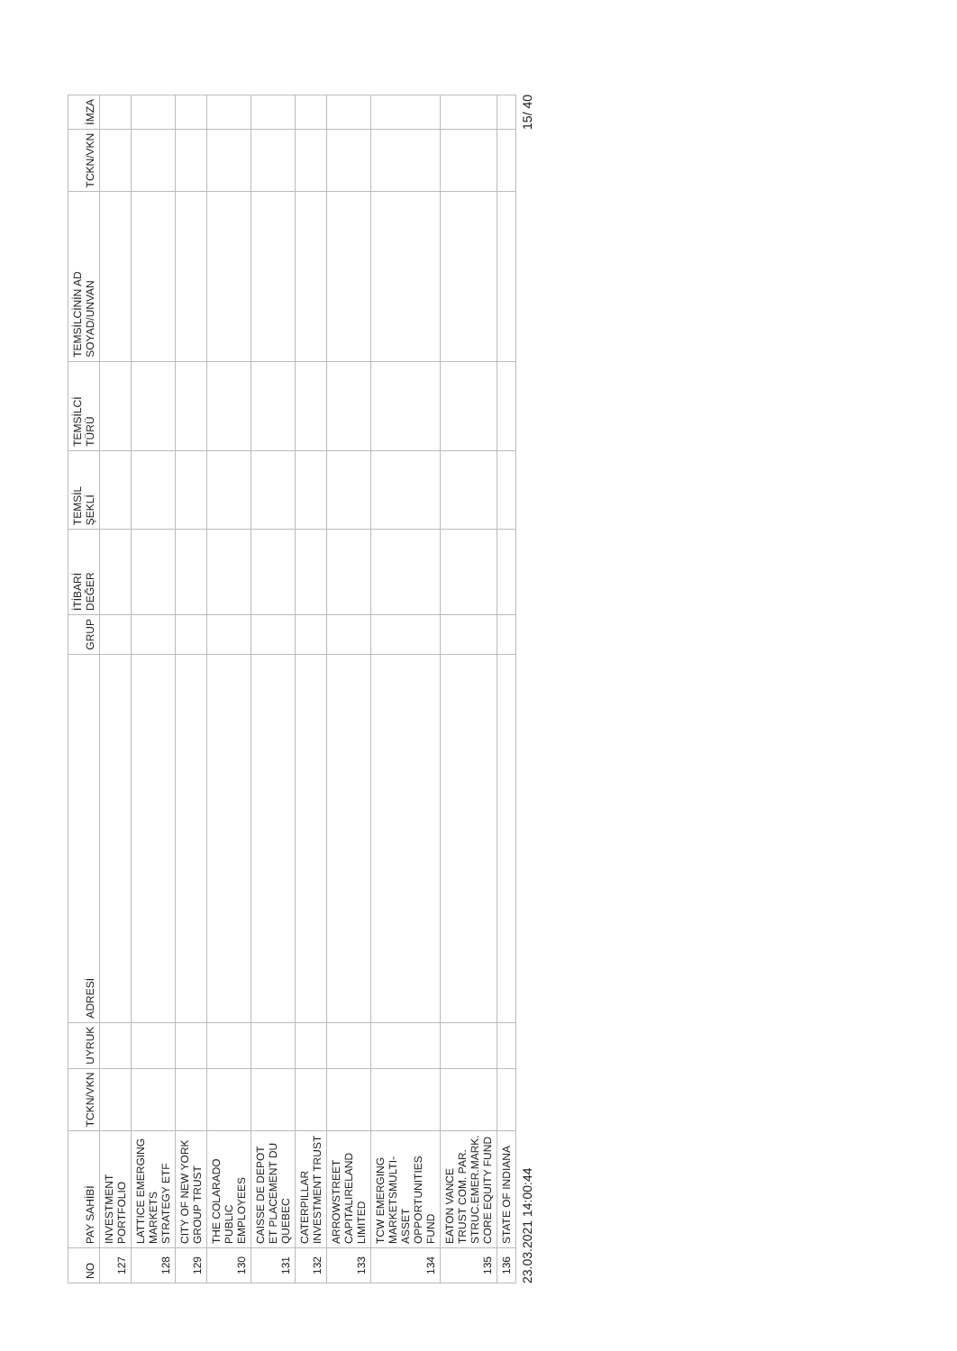| NO | PAY SAHİBİ | TCKN/VKN | UYRUK | ADRESİ | GRUP | İTİBARİ DEĞER | TEMSİL ŞEKLİ | TEMSİLCİ TÜRÜ | TEMSİLCİNİN AD SOYAD/UNVAN | TCKN/VKN | İMZA |
| --- | --- | --- | --- | --- | --- | --- | --- | --- | --- | --- | --- |
| 127 | INVESTMENT PORTFOLIO | | | | | | | | | | |
| 128 | LATTICE EMERGING MARKETS STRATEGY ETF | | | | | | | | | | |
| 129 | CITY OF NEW YORK GROUP TRUST | | | | | | | | | | |
| 130 | THE COLARADO PUBLIC EMPLOYEES | | | | | | | | | | |
| 131 | CAISSE DE DEPOT ET PLACEMENT DU QUEBEC | | | | | | | | | | |
| 132 | CATERPILLAR INVESTMENT TRUST | | | | | | | | | | |
| 133 | ARROWSTREET CAPITALIRELAND LIMITED | | | | | | | | | | |
| 134 | TCW EMERGING MARKETSMULTI-ASSET OPPORTUNITIES FUND | | | | | | | | | | |
| 135 | EATON VANCE TRUST COM. PAR. STRUC.EMER.MARK. CORE EQUITY FUND | | | | | | | | | | |
| 136 | STATE OF INDIANA | | | | | | | | | | |
23.03.2021 14:00:44 15/ 40